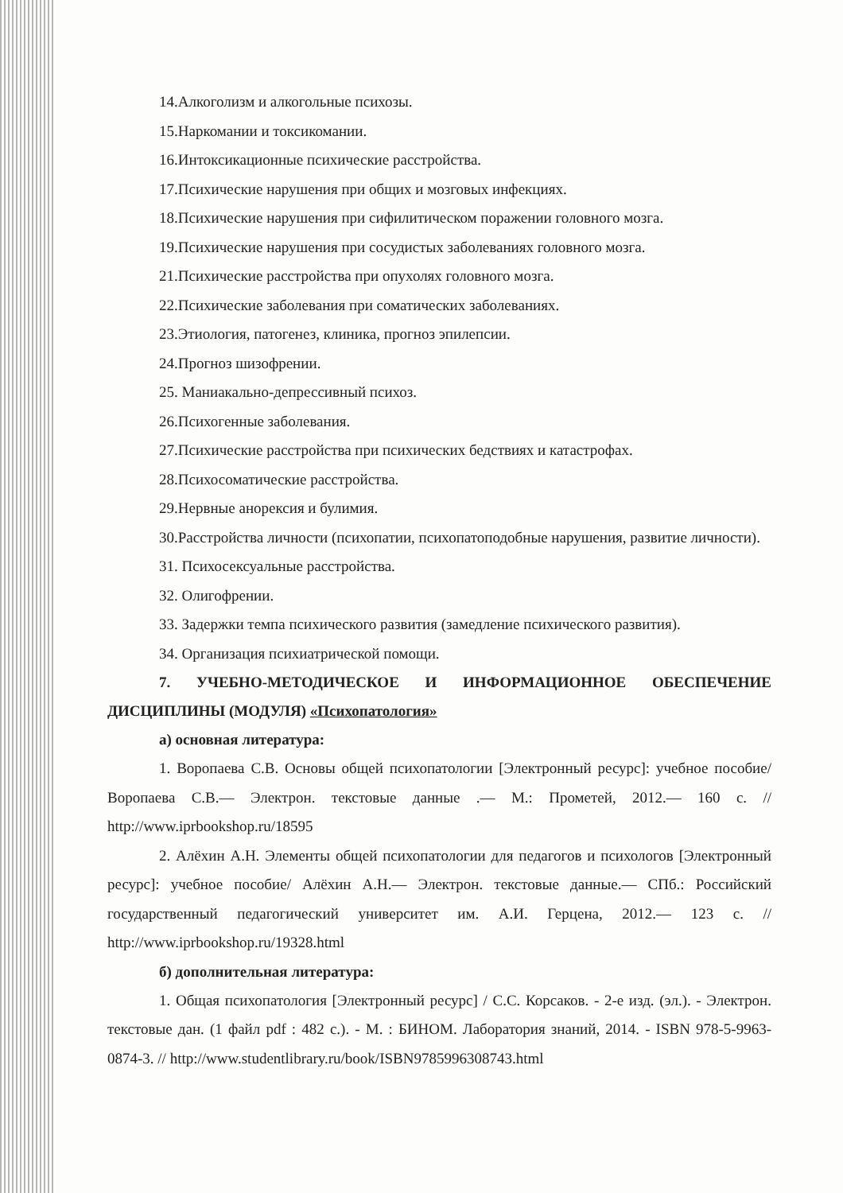14.Алкоголизм и алкогольные психозы.
15.Наркомании и токсикомании.
16.Интоксикационные психические расстройства.
17.Психические нарушения при общих и мозговых инфекциях.
18.Психические нарушения при сифилитическом поражении головного мозга.
19.Психические нарушения при сосудистых заболеваниях головного мозга.
21.Психические расстройства при опухолях головного мозга.
22.Психические заболевания при соматических заболеваниях.
23.Этиология, патогенез, клиника, прогноз эпилепсии.
24.Прогноз шизофрении.
25. Маниакально-депрессивный психоз.
26.Психогенные заболевания.
27.Психические расстройства при психических бедствиях и катастрофах.
28.Психосоматические расстройства.
29.Нервные анорексия и булимия.
30.Расстройства личности (психопатии, психопатоподобные нарушения, развитие личности).
31. Психосексуальные расстройства.
32. Олигофрении.
33. Задержки темпа психического развития (замедление психического развития).
34. Организация психиатрической помощи.
7. УЧЕБНО-МЕТОДИЧЕСКОЕ И ИНФОРМАЦИОННОЕ ОБЕСПЕЧЕНИЕ ДИСЦИПЛИНЫ (МОДУЛЯ) «Психопатология»
а) основная литература:
1. Воропаева С.В. Основы общей психопатологии [Электронный ресурс]: учебное пособие/ Воропаева С.В.— Электрон. текстовые данные .— М.: Прометей, 2012.— 160 с. // http://www.iprbookshop.ru/18595
2. Алёхин А.Н. Элементы общей психопатологии для педагогов и психологов [Электронный ресурс]: учебное пособие/ Алёхин А.Н.— Электрон. текстовые данные.— СПб.: Российский государственный педагогический университет им. А.И. Герцена, 2012.— 123 с. // http://www.iprbookshop.ru/19328.html
б) дополнительная литература:
1. Общая психопатология [Электронный ресурс] / С.С. Корсаков. - 2-е изд. (эл.). - Электрон. текстовые дан. (1 файл pdf : 482 с.). - М. : БИНОМ. Лаборатория знаний, 2014. - ISBN 978-5-9963-0874-3. // http://www.studentlibrary.ru/book/ISBN9785996308743.html